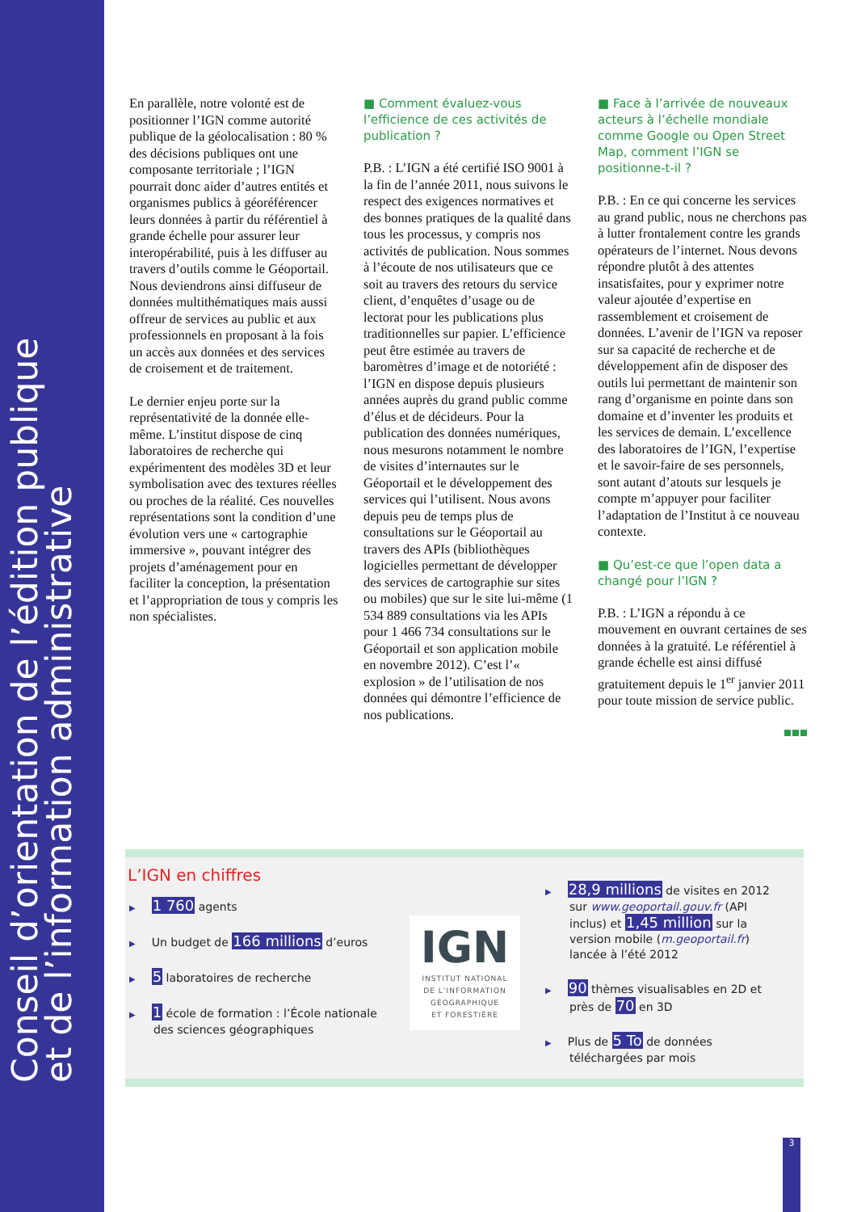Conseil d’orientation de l’édition publique
et de l’information administrative
En parallèle, notre volonté est de positionner l’IGN comme autorité publique de la géolocalisation : 80 % des décisions publiques ont une composante territoriale ; l’IGN pourrait donc aider d’autres entités et organismes publics à géoréférencer leurs données à partir du référentiel à grande échelle pour assurer leur interopérabilité, puis à les diffuser au travers d’outils comme le Géoportail. Nous deviendrons ainsi diffuseur de données multithématiques mais aussi offreur de services au public et aux professionnels en proposant à la fois un accès aux données et des services de croisement et de traitement.
Le dernier enjeu porte sur la représentativité de la donnée elle-même. L’institut dispose de cinq laboratoires de recherche qui expérimentent des modèles 3D et leur symbolisation avec des textures réelles ou proches de la réalité. Ces nouvelles représentations sont la condition d’une évolution vers une « cartographie immersive », pouvant intégrer des projets d’aménagement pour en faciliter la conception, la présentation et l’appropriation de tous y compris les non spécialistes.
■ Comment évaluez-vous l’efficience de ces activités de publication ?
P.B. : L’IGN a été certifié ISO 9001 à la fin de l’année 2011, nous suivons le respect des exigences normatives et des bonnes pratiques de la qualité dans tous les processus, y compris nos activités de publication. Nous sommes à l’écoute de nos utilisateurs que ce soit au travers des retours du service client, d’enquêtes d’usage ou de lectorat pour les publications plus traditionnelles sur papier. L’efficience peut être estimée au travers de baromètres d’image et de notoriété : l’IGN en dispose depuis plusieurs années auprès du grand public comme d’élus et de décideurs. Pour la publication des données numériques, nous mesurons notamment le nombre de visites d’internautes sur le Géoportail et le développement des services qui l’utilisent. Nous avons depuis peu de temps plus de consultations sur le Géoportail au travers des APIs (bibliothèques logicielles permettant de développer des services de cartographie sur sites ou mobiles) que sur le site lui-même (1 534 889 consultations via les APIs pour 1 466 734 consultations sur le Géoportail et son application mobile en novembre 2012). C’est l’« explosion » de l’utilisation de nos données qui démontre l’efficience de nos publications.
■ Face à l’arrivée de nouveaux acteurs à l’échelle mondiale comme Google ou Open Street Map, comment l’IGN se positionne-t-il ?
P.B. : En ce qui concerne les services au grand public, nous ne cherchons pas à lutter frontalement contre les grands opérateurs de l’internet. Nous devons répondre plutôt à des attentes insatisfaites, pour y exprimer notre valeur ajoutée d’expertise en rassemblement et croisement de données. L’avenir de l’IGN va reposer sur sa capacité de recherche et de développement afin de disposer des outils lui permettant de maintenir son rang d’organisme en pointe dans son domaine et d’inventer les produits et les services de demain. L’excellence des laboratoires de l’IGN, l’expertise et le savoir-faire de ses personnels, sont autant d’atouts sur lesquels je compte m’appuyer pour faciliter l’adaptation de l’Institut à ce nouveau contexte.
■ Qu’est-ce que l’open data a changé pour l’IGN ?
P.B. : L’IGN a répondu à ce mouvement en ouvrant certaines de ses données à la gratuité. Le référentiel à grande échelle est ainsi diffusé gratuitement depuis le 1<sup>er</sup> janvier 2011 pour toute mission de service public.
■■■
L’IGN en chiffres
▶ 1 760 agents
▶ Un budget de 166 millions d’euros
▶ 5 laboratoires de recherche
▶ 1 école de formation : l’École nationale des sciences géographiques
IGN
INSTITUT NATIONAL
DE L’INFORMATION
GÉOGRAPHIQUE
ET FORESTIÈRE
▶ 28,9 millions de visites en 2012 sur www.geoportail.gouv.fr (API inclus) et 1,45 million sur la version mobile (m.geoportail.fr) lancée à l’été 2012
▶ 90 thèmes visualisables en 2D et près de 70 en 3D
▶ Plus de 5 To de données téléchargées par mois
3